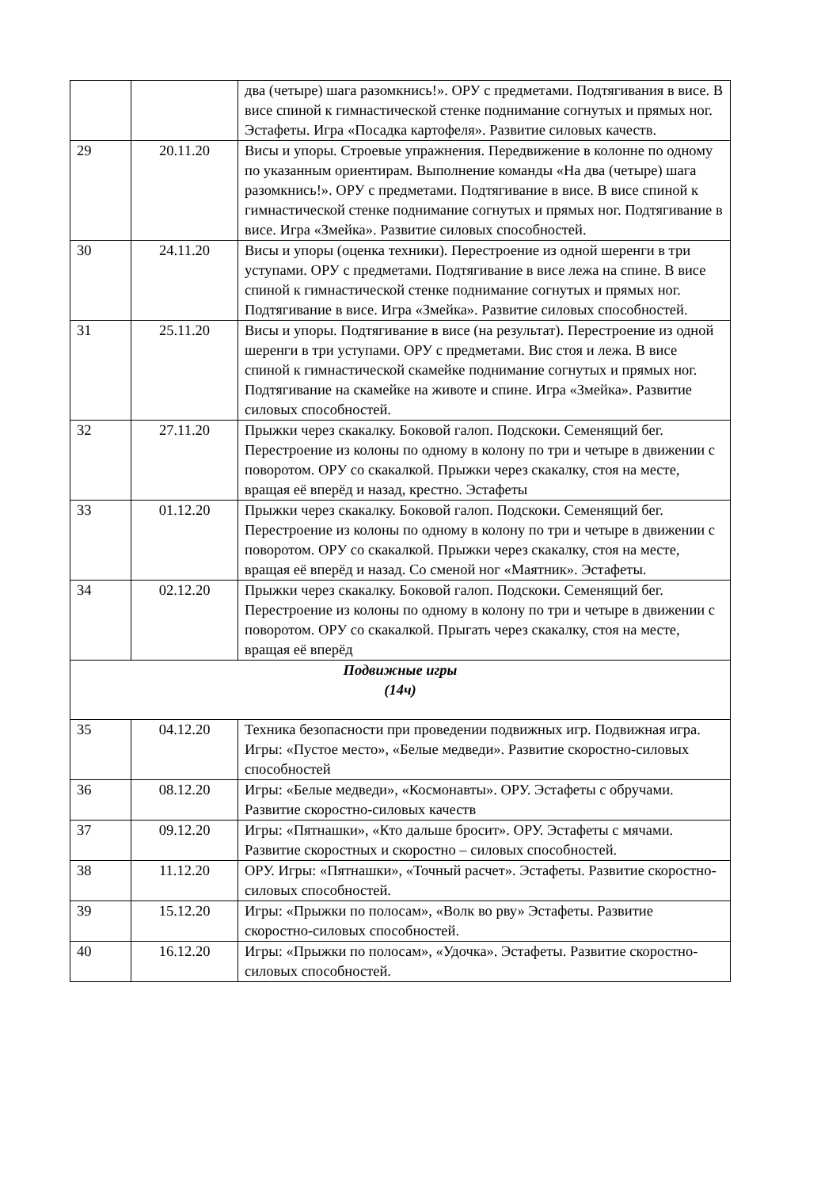| | | два (четыре) шага разомкнись!». ОРУ с предметами. Подтягивания в висе. В висе спиной к гимнастической стенке поднимание согнутых и прямых ног. Эстафеты. Игра «Посадка картофеля». Развитие силовых качеств. |
| 29 | 20.11.20 | Висы и упоры. Строевые упражнения. Передвижение в колонне по одному по указанным ориентирам. Выполнение команды «На два (четыре) шага разомкнись!». ОРУ с предметами. Подтягивание в висе. В висе спиной к гимнастической стенке поднимание согнутых и прямых ног. Подтягивание в висе. Игра «Змейка». Развитие силовых способностей. |
| 30 | 24.11.20 | Висы и упоры (оценка техники). Перестроение из одной шеренги в три уступами. ОРУ с предметами. Подтягивание в висе лежа на спине. В висе спиной к гимнастической стенке поднимание согнутых и прямых ног. Подтягивание в висе. Игра «Змейка». Развитие силовых способностей. |
| 31 | 25.11.20 | Висы и упоры. Подтягивание в висе (на результат). Перестроение из одной шеренги в три уступами. ОРУ с предметами. Вис стоя и лежа. В висе спиной к гимнастической скамейке поднимание согнутых и прямых ног. Подтягивание на скамейке на животе и спине. Игра «Змейка». Развитие силовых способностей. |
| 32 | 27.11.20 | Прыжки через скакалку. Боковой галоп. Подскоки. Семенящий бег. Перестроение из колоны по одному в колону по три и четыре в движении с поворотом. ОРУ со скакалкой. Прыжки через скакалку, стоя на месте, вращая её вперёд и назад, крестно. Эстафеты |
| 33 | 01.12.20 | Прыжки через скакалку. Боковой галоп. Подскоки. Семенящий бег. Перестроение из колоны по одному в колону по три и четыре в движении с поворотом. ОРУ со скакалкой. Прыжки через скакалку, стоя на месте, вращая её вперёд и назад. Со сменой ног «Маятник». Эстафеты. |
| 34 | 02.12.20 | Прыжки через скакалку. Боковой галоп. Подскоки. Семенящий бег. Перестроение из колоны по одному в колону по три и четыре в движении с поворотом. ОРУ со скакалкой. Прыгать через скакалку, стоя на месте, вращая её вперёд |
| Подвижные игры (14ч) | | |
| 35 | 04.12.20 | Техника безопасности при проведении подвижных игр. Подвижная игра. Игры: «Пустое место», «Белые медведи». Развитие скоростно-силовых способностей |
| 36 | 08.12.20 | Игры: «Белые медведи», «Космонавты». ОРУ. Эстафеты с обручами. Развитие скоростно-силовых качеств |
| 37 | 09.12.20 | Игры: «Пятнашки», «Кто дальше бросит». ОРУ. Эстафеты с мячами. Развитие скоростных и скоростно – силовых способностей. |
| 38 | 11.12.20 | ОРУ. Игры: «Пятнашки», «Точный расчет». Эстафеты. Развитие скоростно-силовых способностей. |
| 39 | 15.12.20 | Игры: «Прыжки по полосам», «Волк во рву» Эстафеты. Развитие скоростно-силовых способностей. |
| 40 | 16.12.20 | Игры: «Прыжки по полосам», «Удочка». Эстафеты. Развитие скоростно-силовых способностей. |